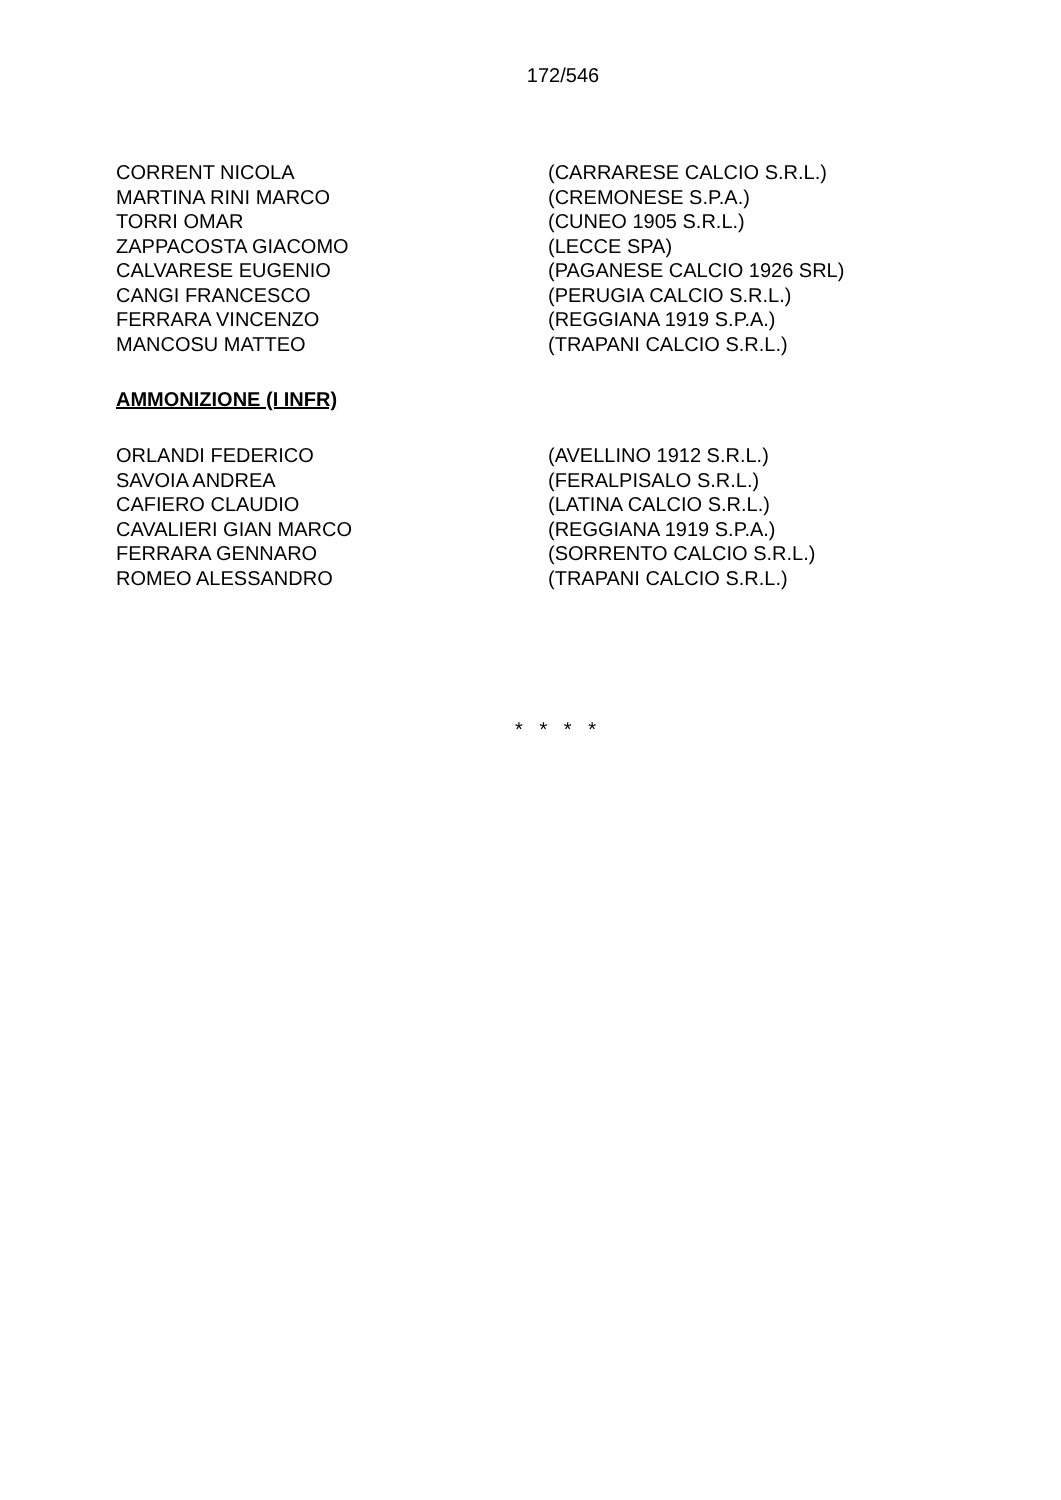172/546
| CORRENT NICOLA | (CARRARESE CALCIO S.R.L.) |
| MARTINA RINI MARCO | (CREMONESE S.P.A.) |
| TORRI OMAR | (CUNEO 1905 S.R.L.) |
| ZAPPACOSTA GIACOMO | (LECCE SPA) |
| CALVARESE EUGENIO | (PAGANESE CALCIO 1926 SRL) |
| CANGI FRANCESCO | (PERUGIA CALCIO S.R.L.) |
| FERRARA VINCENZO | (REGGIANA 1919 S.P.A.) |
| MANCOSU MATTEO | (TRAPANI CALCIO S.R.L.) |
AMMONIZIONE (I INFR)
| ORLANDI FEDERICO | (AVELLINO 1912 S.R.L.) |
| SAVOIA ANDREA | (FERALPISALO S.R.L.) |
| CAFIERO CLAUDIO | (LATINA CALCIO S.R.L.) |
| CAVALIERI GIAN MARCO | (REGGIANA 1919 S.P.A.) |
| FERRARA GENNARO | (SORRENTO CALCIO S.R.L.) |
| ROMEO ALESSANDRO | (TRAPANI CALCIO S.R.L.) |
* * * *